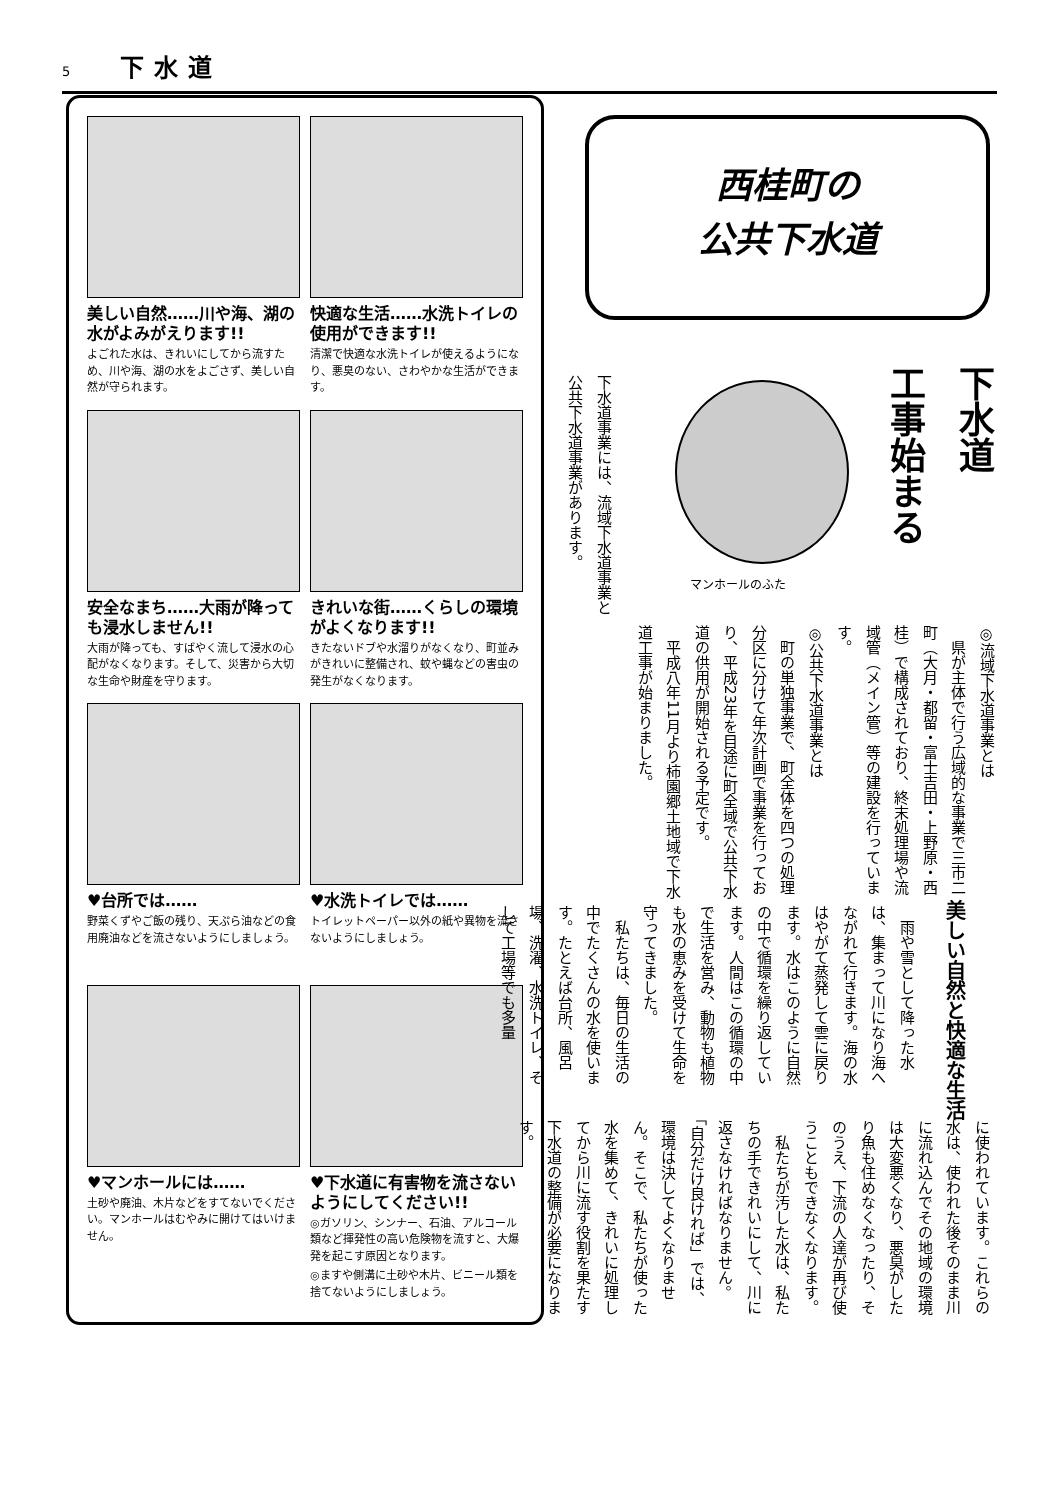5 下水道
美しい自然……川や海、湖の水がよみがえります!!
よごれた水は、きれいにしてから流すため、川や海、湖の水をよごさず、美しい自然が守られます。
快適な生活……水洗トイレの使用ができます!!
清潔で快適な水洗トイレが使えるようになり、悪臭のない、さわやかな生活ができます。
安全なまち……大雨が降っても浸水しません!!
大雨が降っても、すばやく流して浸水の心配がなくなります。そして、災害から大切な生命や財産を守ります。
きれいな街……くらしの環境がよくなります!!
きたないドブや水溜りがなくなり、町並みがきれいに整備され、蚊や蝿などの害虫の発生がなくなります。
♥台所では……
野菜くずやご飯の残り、天ぷら油などの食用廃油などを流さないようにしましょう。
♥水洗トイレでは……
トイレットペーパー以外の紙や異物を流さないようにしましょう。
♥マンホールには……
土砂や廃油、木片などをすてないでください。マンホールはむやみに開けてはいけません。
♥下水道に有害物を流さないようにしてください!!
◎ガソリン、シンナー、石油、アルコール類など揮発性の高い危険物を流すと、大爆発を起こす原因となります。
◎ますや側溝に土砂や木片、ビニール類を捨てないようにしましょう。
西桂町の
公共下水道
下水道
工事始まる
マンホールのふた
下水道事業には、流域下水道事業と公共下水道事業があります。
◎流域下水道事業とは
　県が主体で行う広域的な事業で三市二町（大月・都留・富士吉田・上野原・西桂）で構成されており、終末処理場や流域管（メイン管）等の建設を行っています。
◎公共下水道事業とは
　町の単独事業で、町全体を四つの処理分区に分けて年次計画で事業を行っており、平成23年を目途に町全域で公共下水道の供用が開始される予定です。
　平成八年11月より柿園郷土地域で下水道工事が始まりました。
美しい自然と快適な生活
　雨や雪として降った水は、集まって川になり海へながれて行きます。海の水はやがて蒸発して雲に戻ります。水はこのように自然の中で循環を繰り返しています。人間はこの循環の中で生活を営み、動物も植物も水の恵みを受けて生命を守ってきました。
　私たちは、毎日の生活の中でたくさんの水を使います。たとえば台所、風呂場、洗濯、水洗トイレ、そして工場等でも多量
に使われています。これらの水は、使われた後そのまま川に流れ込んでその地域の環境は大変悪くなり、悪臭がしたり魚も住めなくなったり、そのうえ、下流の人達が再び使うこともできなくなります。
　私たちが汚した水は、私たちの手できれいにして、川に返さなければなりません。「自分だけ良ければ」では、環境は決してよくなりません。そこで、私たちが使った水を集めて、きれいに処理してから川に流す役割を果たす下水道の整備が必要になります。